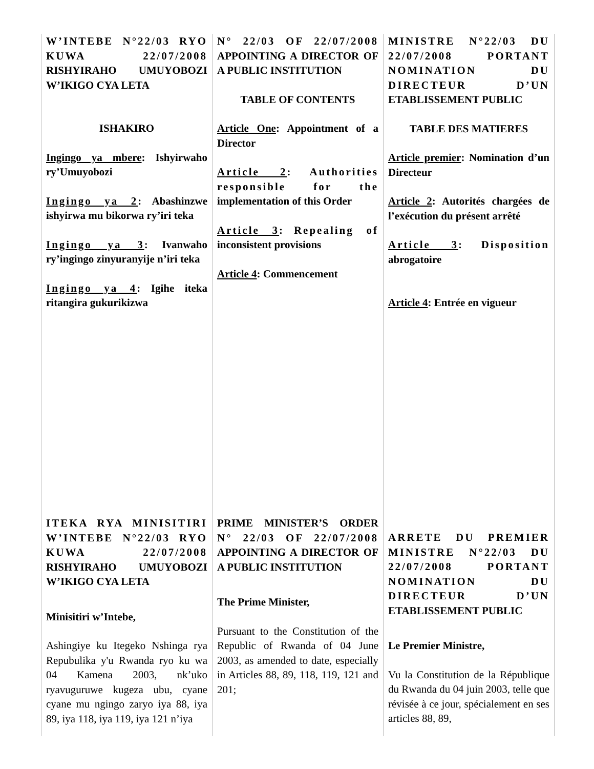W’INTEBE N°22/03 RYO KUWA 22/07/2008 RISHYIRAHO UMUYOBOZI W’IKIGO CYA LETA
ISHAKIRO
Ingingo ya mbere: Ishyirwaho ry’Umuyobozi
Ingingo ya 2: Abashinzwe ishyirwa mu bikorwa ry’iri teka
Ingingo ya 3: Ivanwaho ry’ingingo zinyuranyije n’iri teka
Ingingo ya 4: Igihe iteka ritangira gukurikizwa
ITEKA RYA MINISITIRI W’INTEBE N°22/03 RYO KUWA 22/07/2008 RISHYIRAHO UMUYOBOZI W’IKIGO CYA LETA
Minisitiri w’Intebe,
Ashingiye ku Itegeko Nshinga rya Repubulika y'u Rwanda ryo ku wa 04 Kamena 2003, nk’uko ryavuguruwe kugeza ubu, cyane cyane mu ngingo zaryo iya 88, iya 89, iya 118, iya 119, iya 121 n’iya
N° 22/03 OF 22/07/2008 APPOINTING A DIRECTOR OF A PUBLIC INSTITUTION
TABLE OF CONTENTS
Article One: Appointment of a Director
Article 2: Authorities responsible for the implementation of this Order
Article 3: Repealing of inconsistent provisions
Article 4: Commencement
PRIME MINISTER’S ORDER N° 22/03 OF 22/07/2008 APPOINTING A DIRECTOR OF A PUBLIC INSTITUTION
The Prime Minister,
Pursuant to the Constitution of the Republic of Rwanda of 04 June 2003, as amended to date, especially in Articles 88, 89, 118, 119, 121 and 201;
MINISTRE N°22/03 DU 22/07/2008 PORTANT NOMINATION DU DIRECTEUR D’UN ETABLISSEMENT PUBLIC
TABLE DES MATIERES
Article premier: Nomination d’un Directeur
Article 2: Autorités chargées de l’exécution du présent arrêté
Article 3: Disposition abrogatoire
Article 4: Entrée en vigueur
ARRETE DU PREMIER MINISTRE N°22/03 DU 22/07/2008 PORTANT NOMINATION DU DIRECTEUR D’UN ETABLISSEMENT PUBLIC
Le Premier Ministre,
Vu la Constitution de la République du Rwanda du 04 juin 2003, telle que révisée à ce jour, spécialement en ses articles 88, 89,